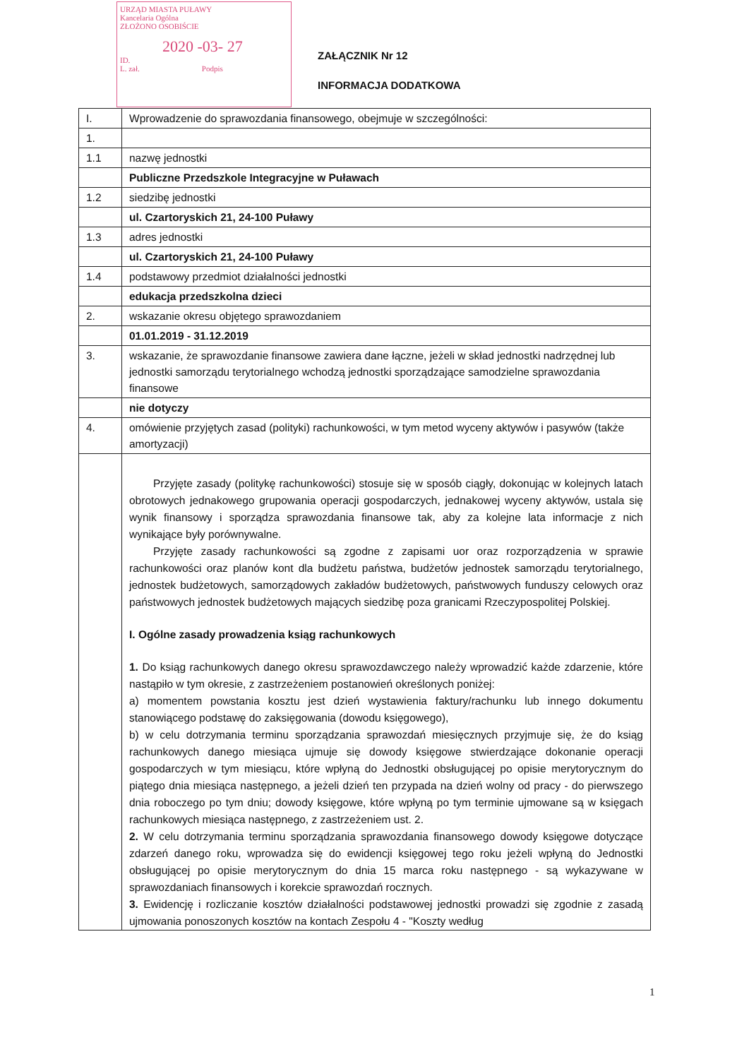URZĄD MIASTA PUŁAWY
Kancelaria Ogólna
ZŁOŻONO OSOBIŚCIE
2020 -03- 27
ID.
L. zał. Podpis
ZAŁĄCZNIK Nr 12
INFORMACJA DODATKOWA
| I. | Wprowadzenie do sprawozdania finansowego, obejmuje w szczególności: |
| 1. | |
| 1.1 | nazwę jednostki |
| | Publiczne Przedszkole Integracyjne w Puławach |
| 1.2 | siedzibę jednostki |
| | ul. Czartoryskich 21, 24-100 Puławy |
| 1.3 | adres jednostki |
| | ul. Czartoryskich 21, 24-100 Puławy |
| 1.4 | podstawowy przedmiot działalności jednostki |
| | edukacja przedszkolna dzieci |
| 2. | wskazanie okresu objętego sprawozdaniem |
| | 01.01.2019 - 31.12.2019 |
| 3. | wskazanie, że sprawozdanie finansowe zawiera dane łączne, jeżeli w skład jednostki nadrzędnej lub jednostki samorządu terytorialnego wchodzą jednostki sporządzające samodzielne sprawozdania finansowe |
| | nie dotyczy |
| 4. | omówienie przyjętych zasad (polityki) rachunkowości, w tym metod wyceny aktywów i pasywów (także amortyzacji) |
| | Przyjęte zasady (politykę rachunkowości) stosuje się w sposób ciągły, dokonując w kolejnych latach obrotowych jednakowego grupowania operacji gospodarczych, jednakowej wyceny aktywów, ustala się wynik finansowy i sporządza sprawozdania finansowe tak, aby za kolejne lata informacje z nich wynikające były porównywalne. Przyjęte zasady rachunkowości są zgodne z zapisami uor oraz rozporządzenia w sprawie rachunkowości oraz planów kont dla budżetu państwa, budżetów jednostek samorządu terytorialnego, jednostek budżetowych, samorządowych zakładów budżetowych, państwowych funduszy celowych oraz państwowych jednostek budżetowych mających siedzibę poza granicami Rzeczypospolitej Polskiej. I. Ogólne zasady prowadzenia ksiąg rachunkowych 1. Do ksiąg rachunkowych danego okresu sprawozdawczego należy wprowadzić każde zdarzenie, które nastąpiło w tym okresie, z zastrzeżeniem postanowień określonych poniżej: a) momentem powstania kosztu jest dzień wystawienia faktury/rachunku lub innego dokumentu stanowiącego podstawę do zaksięgowania (dowodu księgowego), b) w celu dotrzymania terminu sporządzania sprawozdań miesięcznych przyjmuje się, że do ksiąg rachunkowych danego miesiąca ujmuje się dowody księgowe stwierdzające dokonanie operacji gospodarczych w tym miesiącu, które wpłyną do Jednostki obsługującej po opisie merytorycznym do piątego dnia miesiąca następnego, a jeżeli dzień ten przypada na dzień wolny od pracy - do pierwszego dnia roboczego po tym dniu; dowody księgowe, które wpłyną po tym terminie ujmowane są w księgach rachunkowych miesiąca następnego, z zastrzeżeniem ust. 2. 2. W celu dotrzymania terminu sporządzania sprawozdania finansowego dowody księgowe dotyczące zdarzeń danego roku, wprowadza się do ewidencji księgowej tego roku jeżeli wpłyną do Jednostki obsługującej po opisie merytorycznym do dnia 15 marca roku następnego - są wykazywane w sprawozdaniach finansowych i korekcie sprawozdań rocznych. 3. Ewidencję i rozliczanie kosztów działalności podstawowej jednostki prowadzi się zgodnie z zasadą ujmowania ponoszonych kosztów na kontach Zespołu 4 - "Koszty według |
1